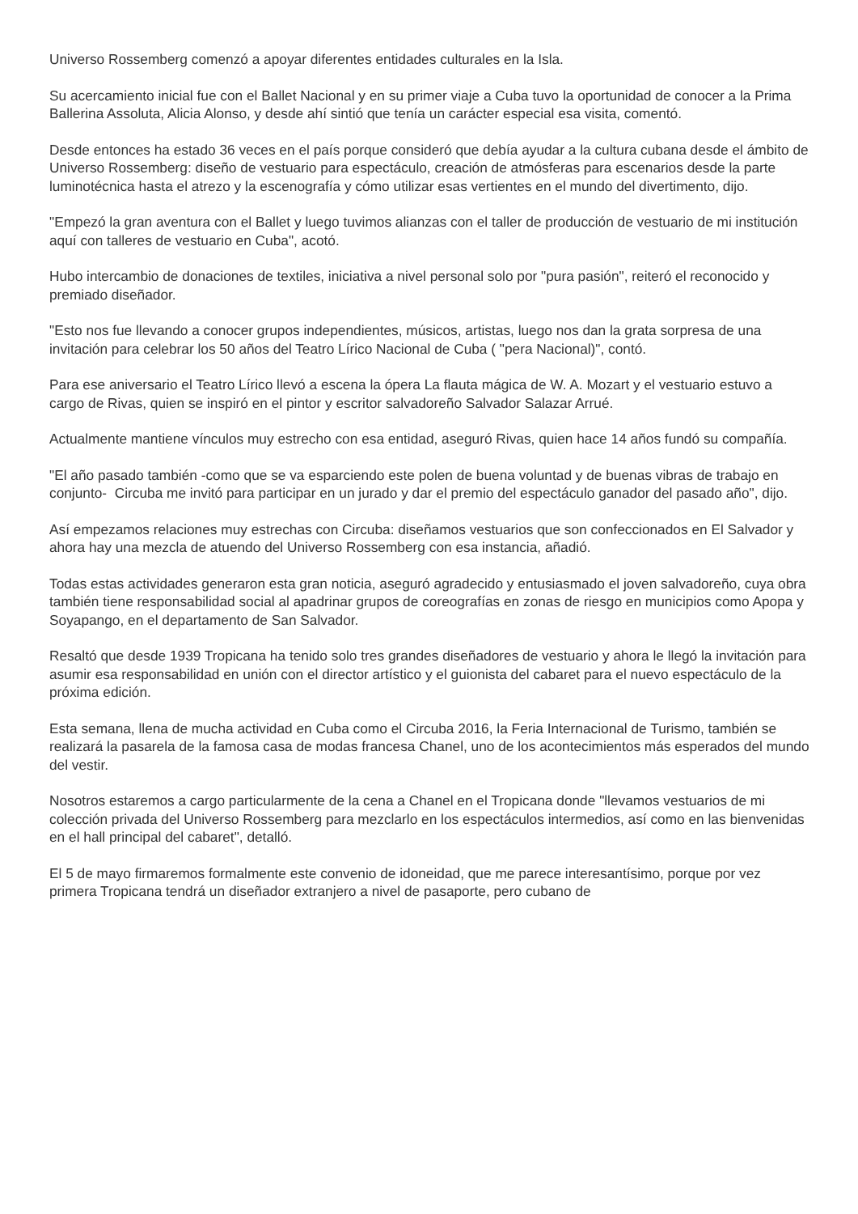Universo Rossemberg comenzó a apoyar diferentes entidades culturales en la Isla.
Su acercamiento inicial fue con el Ballet Nacional y en su primer viaje a Cuba tuvo la oportunidad de conocer a la Prima Ballerina Assoluta, Alicia Alonso, y desde ahí sintió que tenía un carácter especial esa visita, comentó.
Desde entonces ha estado 36 veces en el país porque consideró que debía ayudar a la cultura cubana desde el ámbito de Universo Rossemberg: diseño de vestuario para espectáculo, creación de atmósferas para escenarios desde la parte luminotécnica hasta el atrezo y la escenografía y cómo utilizar esas vertientes en el mundo del divertimento, dijo.
"Empezó la gran aventura con el Ballet y luego tuvimos alianzas con el taller de producción de vestuario de mi institución aquí con talleres de vestuario en Cuba", acotó.
Hubo intercambio de donaciones de textiles, iniciativa a nivel personal solo por "pura pasión", reiteró el reconocido y premiado diseñador.
"Esto nos fue llevando a conocer grupos independientes, músicos, artistas, luego nos dan la grata sorpresa de una invitación para celebrar los 50 años del Teatro Lírico Nacional de Cuba ( "pera Nacional)", contó.
Para ese aniversario el Teatro Lírico llevó a escena la ópera La flauta mágica de W. A. Mozart y el vestuario estuvo a cargo de Rivas, quien se inspiró en el pintor y escritor salvadoreño Salvador Salazar Arrué.
Actualmente mantiene vínculos muy estrecho con esa entidad, aseguró Rivas, quien hace 14 años fundó su compañía.
"El año pasado también -como que se va esparciendo este polen de buena voluntad y de buenas vibras de trabajo en conjunto- Circuba me invitó para participar en un jurado y dar el premio del espectáculo ganador del pasado año", dijo.
Así empezamos relaciones muy estrechas con Circuba: diseñamos vestuarios que son confeccionados en El Salvador y ahora hay una mezcla de atuendo del Universo Rossemberg con esa instancia, añadió.
Todas estas actividades generaron esta gran noticia, aseguró agradecido y entusiasmado el joven salvadoreño, cuya obra también tiene responsabilidad social al apadrinar grupos de coreografías en zonas de riesgo en municipios como Apopa y Soyapango, en el departamento de San Salvador.
Resaltó que desde 1939 Tropicana ha tenido solo tres grandes diseñadores de vestuario y ahora le llegó la invitación para asumir esa responsabilidad en unión con el director artístico y el guionista del cabaret para el nuevo espectáculo de la próxima edición.
Esta semana, llena de mucha actividad en Cuba como el Circuba 2016, la Feria Internacional de Turismo, también se realizará la pasarela de la famosa casa de modas francesa Chanel, uno de los acontecimientos más esperados del mundo del vestir.
Nosotros estaremos a cargo particularmente de la cena a Chanel en el Tropicana donde "llevamos vestuarios de mi colección privada del Universo Rossemberg para mezclarlo en los espectáculos intermedios, así como en las bienvenidas en el hall principal del cabaret", detalló.
El 5 de mayo firmaremos formalmente este convenio de idoneidad, que me parece interesantísimo, porque por vez primera Tropicana tendrá un diseñador extranjero a nivel de pasaporte, pero cubano de